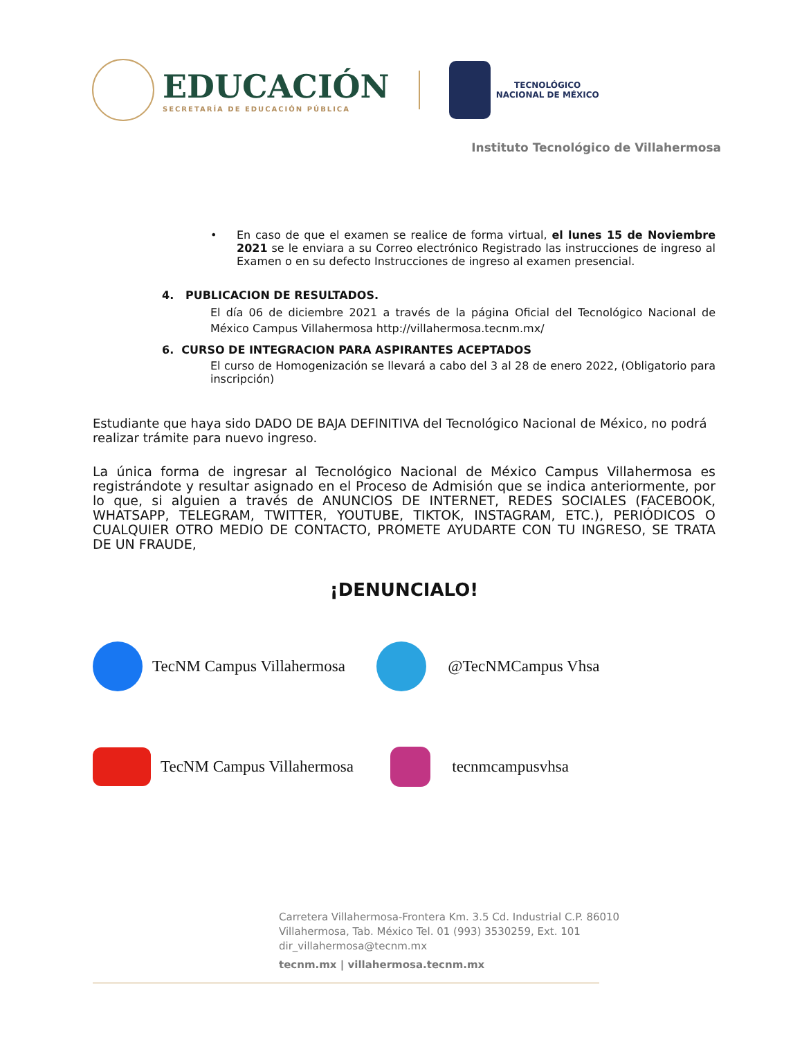EDUCACIÓN
SECRETARÍA DE EDUCACIÓN PÚBLICA
TECNOLÓGICO
NACIONAL DE MÉXICO
Instituto Tecnológico de Villahermosa
• En caso de que el examen se realice de forma virtual, el lunes 15 de Noviembre 2021 se le enviara a su Correo electrónico Registrado las instrucciones de ingreso al Examen o en su defecto Instrucciones de ingreso al examen presencial.
4. PUBLICACION DE RESULTADOS.
El día 06 de diciembre 2021 a través de la página Oficial del Tecnológico Nacional de México Campus Villahermosa http://villahermosa.tecnm.mx/
6. CURSO DE INTEGRACION PARA ASPIRANTES ACEPTADOS
El curso de Homogenización se llevará a cabo del 3 al 28 de enero 2022, (Obligatorio para inscripción)
Estudiante que haya sido DADO DE BAJA DEFINITIVA del Tecnológico Nacional de México, no podrá realizar trámite para nuevo ingreso.
La única forma de ingresar al Tecnológico Nacional de México Campus Villahermosa es registrándote y resultar asignado en el Proceso de Admisión que se indica anteriormente, por lo que, si alguien a través de ANUNCIOS DE INTERNET, REDES SOCIALES (FACEBOOK, WHATSAPP, TELEGRAM, TWITTER, YOUTUBE, TIKTOK, INSTAGRAM, ETC.), PERIÓDICOS O CUALQUIER OTRO MEDIO DE CONTACTO, PROMETE AYUDARTE CON TU INGRESO, SE TRATA DE UN FRAUDE,
¡DENUNCIALO!
TecNM Campus Villahermosa
@TecNMCampus Vhsa
TecNM Campus Villahermosa
tecnmcampusvhsa
Carretera Villahermosa-Frontera Km. 3.5 Cd. Industrial C.P. 86010
Villahermosa, Tab. México Tel. 01 (993) 3530259, Ext. 101
dir_villahermosa@tecnm.mx
tecnm.mx | villahermosa.tecnm.mx